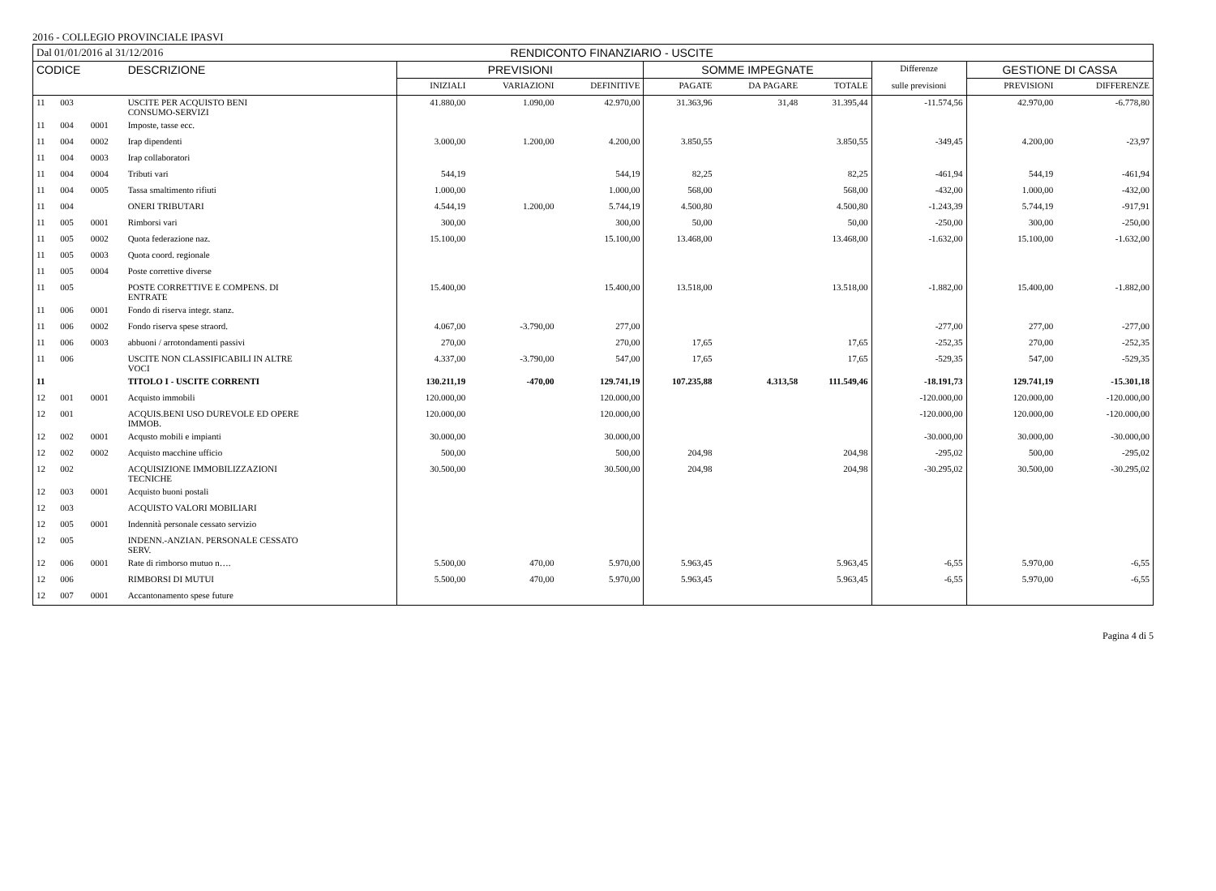2016 - COLLEGIO PROVINCIALE IPASVI
| Dal 01/01/2016 al 31/12/2016 | | | | RENDICONTO FINANZIARIO - USCITE | | | | | | | | |
| CODICE | | | DESCRIZIONE | PREVISIONI | | | SOMME IMPEGNATE | | | Differenze | GESTIONE DI CASSA | |
| | | | | INIZIALI | VARIAZIONI | DEFINITIVE | PAGATE | DA PAGARE | TOTALE | sulle previsioni | PREVISIONI | DIFFERENZE |
| 11 | 003 | | USCITE PER ACQUISTO BENI CONSUMO-SERVIZI | 41.880,00 | 1.090,00 | 42.970,00 | 31.363,96 | 31,48 | 31.395,44 | -11.574,56 | 42.970,00 | -6.778,80 |
| 11 | 004 | 0001 | Imposte, tasse ecc. | | | | | | | | | |
| 11 | 004 | 0002 | Irap dipendenti | 3.000,00 | 1.200,00 | 4.200,00 | 3.850,55 | | 3.850,55 | -349,45 | 4.200,00 | -23,97 |
| 11 | 004 | 0003 | Irap collaboratori | | | | | | | | | |
| 11 | 004 | 0004 | Tributi vari | 544,19 | | 544,19 | 82,25 | | 82,25 | -461,94 | 544,19 | -461,94 |
| 11 | 004 | 0005 | Tassa smaltimento rifiuti | 1.000,00 | | 1.000,00 | 568,00 | | 568,00 | -432,00 | 1.000,00 | -432,00 |
| 11 | 004 | | ONERI TRIBUTARI | 4.544,19 | 1.200,00 | 5.744,19 | 4.500,80 | | 4.500,80 | -1.243,39 | 5.744,19 | -917,91 |
| 11 | 005 | 0001 | Rimborsi vari | 300,00 | | 300,00 | 50,00 | | 50,00 | -250,00 | 300,00 | -250,00 |
| 11 | 005 | 0002 | Quota federazione naz. | 15.100,00 | | 15.100,00 | 13.468,00 | | 13.468,00 | -1.632,00 | 15.100,00 | -1.632,00 |
| 11 | 005 | 0003 | Quota coord. regionale | | | | | | | | | |
| 11 | 005 | 0004 | Poste correttive diverse | | | | | | | | | |
| 11 | 005 | | POSTE CORRETTIVE E COMPENS. DI ENTRATE | 15.400,00 | | 15.400,00 | 13.518,00 | | 13.518,00 | -1.882,00 | 15.400,00 | -1.882,00 |
| 11 | 006 | 0001 | Fondo di riserva integr. stanz. | | | | | | | | | |
| 11 | 006 | 0002 | Fondo riserva spese straord. | 4.067,00 | -3.790,00 | 277,00 | | | | -277,00 | 277,00 | -277,00 |
| 11 | 006 | 0003 | abbuoni / arrotondamenti passivi | 270,00 | | 270,00 | 17,65 | | 17,65 | -252,35 | 270,00 | -252,35 |
| 11 | 006 | | USCITE NON CLASSIFICABILI IN ALTRE VOCI | 4.337,00 | -3.790,00 | 547,00 | 17,65 | | 17,65 | -529,35 | 547,00 | -529,35 |
| 11 | | | TITOLO I - USCITE CORRENTI | 130.211,19 | -470,00 | 129.741,19 | 107.235,88 | 4.313,58 | 111.549,46 | -18.191,73 | 129.741,19 | -15.301,18 |
| 12 | 001 | 0001 | Acquisto immobili | 120.000,00 | | 120.000,00 | | | | -120.000,00 | 120.000,00 | -120.000,00 |
| 12 | 001 | | ACQUIS.BENI USO DUREVOLE ED OPERE IMMOB. | 120.000,00 | | 120.000,00 | | | | -120.000,00 | 120.000,00 | -120.000,00 |
| 12 | 002 | 0001 | Acqusto mobili e impianti | 30.000,00 | | 30.000,00 | | | | -30.000,00 | 30.000,00 | -30.000,00 |
| 12 | 002 | 0002 | Acquisto macchine ufficio | 500,00 | | 500,00 | 204,98 | | 204,98 | -295,02 | 500,00 | -295,02 |
| 12 | 002 | | ACQUISIZIONE IMMOBILIZZAZIONI TECNICHE | 30.500,00 | | 30.500,00 | 204,98 | | 204,98 | -30.295,02 | 30.500,00 | -30.295,02 |
| 12 | 003 | 0001 | Acquisto buoni postali | | | | | | | | | |
| 12 | 003 | | ACQUISTO VALORI MOBILIARI | | | | | | | | | |
| 12 | 005 | 0001 | Indennità personale cessato servizio | | | | | | | | | |
| 12 | 005 | | INDENN.-ANZIAN. PERSONALE CESSATO SERV. | | | | | | | | | |
| 12 | 006 | 0001 | Rate di rimborso mutuo n…. | 5.500,00 | 470,00 | 5.970,00 | 5.963,45 | | 5.963,45 | -6,55 | 5.970,00 | -6,55 |
| 12 | 006 | | RIMBORSI DI MUTUI | 5.500,00 | 470,00 | 5.970,00 | 5.963,45 | | 5.963,45 | -6,55 | 5.970,00 | -6,55 |
| 12 | 007 | 0001 | Accantonamento spese future | | | | | | | | | |
Pagina 4 di 5